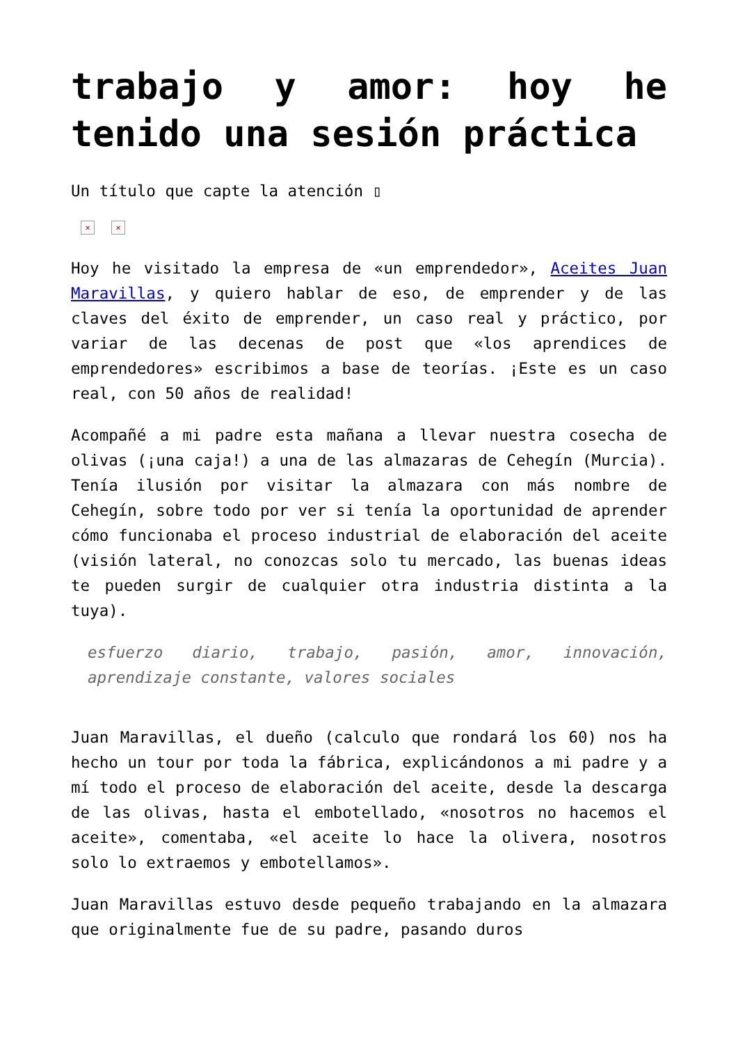trabajo y amor: hoy he tenido una sesión práctica
Un título que capte la atención ▯
× ×
Hoy he visitado la empresa de «un emprendedor», Aceites Juan Maravillas, y quiero hablar de eso, de emprender y de las claves del éxito de emprender, un caso real y práctico, por variar de las decenas de post que «los aprendices de emprendedores» escribimos a base de teorías. ¡Este es un caso real, con 50 años de realidad!
Acompañé a mi padre esta mañana a llevar nuestra cosecha de olivas (¡una caja!) a una de las almazaras de Cehegín (Murcia). Tenía ilusión por visitar la almazara con más nombre de Cehegín, sobre todo por ver si tenía la oportunidad de aprender cómo funcionaba el proceso industrial de elaboración del aceite (visión lateral, no conozcas solo tu mercado, las buenas ideas te pueden surgir de cualquier otra industria distinta a la tuya).
esfuerzo diario, trabajo, pasión, amor, innovación, aprendizaje constante, valores sociales
Juan Maravillas, el dueño (calculo que rondará los 60) nos ha hecho un tour por toda la fábrica, explicándonos a mi padre y a mí todo el proceso de elaboración del aceite, desde la descarga de las olivas, hasta el embotellado, «nosotros no hacemos el aceite», comentaba, «el aceite lo hace la olivera, nosotros solo lo extraemos y embotellamos».
Juan Maravillas estuvo desde pequeño trabajando en la almazara que originalmente fue de su padre, pasando duros